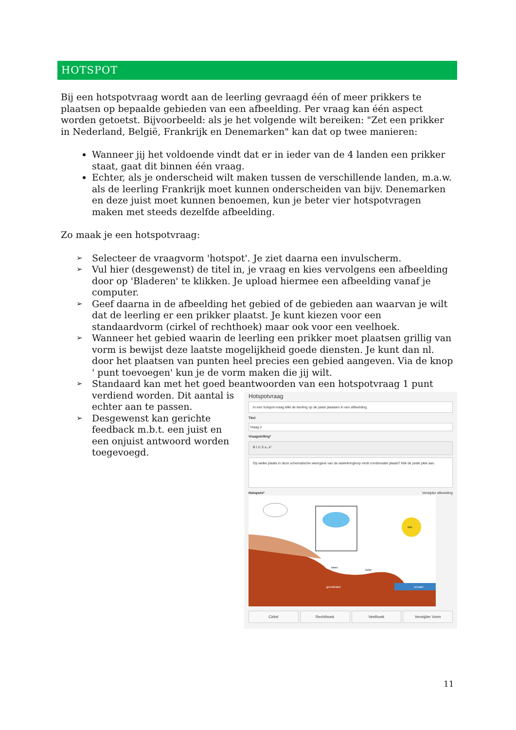HOTSPOT
Bij een hotspotvraag wordt aan de leerling gevraagd één of meer prikkers te plaatsen op bepaalde gebieden van een afbeelding. Per vraag kan één aspect worden getoetst. Bijvoorbeeld: als je het volgende wilt bereiken: "Zet een prikker in Nederland, België, Frankrijk en Denemarken" kan dat op twee manieren:
Wanneer jij het voldoende vindt dat er in ieder van de 4 landen een prikker staat, gaat dit binnen één vraag.
Echter, als je onderscheid wilt maken tussen de verschillende landen, m.a.w. als de leerling Frankrijk moet kunnen onderscheiden van bijv. Denemarken en deze juist moet kunnen benoemen, kun je beter vier hotspotvragen maken met steeds dezelfde afbeelding.
Zo maak je een hotspotvraag:
➢ Selecteer de vraagvorm 'hotspot'. Je ziet daarna een invulscherm.
➢ Vul hier (desgewenst) de titel in, je vraag en kies vervolgens een afbeelding door op 'Bladeren' te klikken. Je upload hiermee een afbeelding vanaf je computer.
➢ Geef daarna in de afbeelding het gebied of de gebieden aan waarvan je wilt dat de leerling er een prikker plaatst. Je kunt kiezen voor een standaardvorm (cirkel of rechthoek) maar ook voor een veelhoek.
➢ Wanneer het gebied waarin de leerling een prikker moet plaatsen grillig van vorm is bewijst deze laatste mogelijkheid goede diensten. Je kunt dan nl. door het plaatsen van punten heel precies een gebied aangeven. Via de knop ' punt toevoegen' kun je de vorm maken die jij wilt.
➢ Standaard kan met het goed beantwoorden van een hotspotvraag 1 punt verdiend worden. Dit aantal is
Hotspotvraag
In een hotspot-vraag klikt de leerling op de juiste plaatsen in een afbeelding.
Titel
Vraag 2
Vraagstelling*
B I U S x₂ x²
Op welke plaats in deze schematische weergave van de waterkringloop vindt condensatie plaats? Klik de juiste plek aan.
Hotspots* Verwijder afbeelding
zon
meer
rivier
grondwater
oceaan
Cirkel Rechthoek Veelhoek Verwijder Vorm
echter aan te passen.
➢ Desgewenst kan gerichte feedback m.b.t. een juist en een onjuist antwoord worden toegevoegd.
11